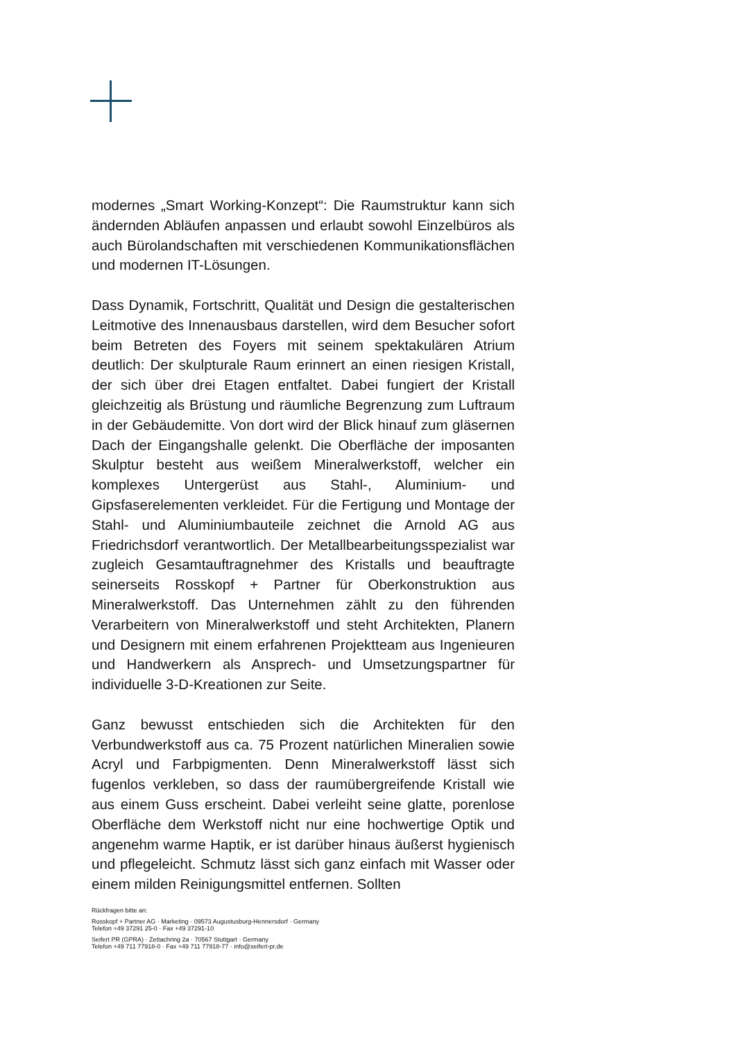modernes „Smart Working-Konzept“: Die Raumstruktur kann sich ändernden Abläufen anpassen und erlaubt sowohl Einzelbüros als auch Bürolandschaften mit verschiedenen Kommunikationsflächen und modernen IT-Lösungen.
Dass Dynamik, Fortschritt, Qualität und Design die gestalterischen Leitmotive des Innenausbaus darstellen, wird dem Besucher sofort beim Betreten des Foyers mit seinem spektakulären Atrium deutlich: Der skulpturale Raum erinnert an einen riesigen Kristall, der sich über drei Etagen entfaltet. Dabei fungiert der Kristall gleichzeitig als Brüstung und räumliche Begrenzung zum Luftraum in der Gebäudemitte. Von dort wird der Blick hinauf zum gläsernen Dach der Eingangshalle gelenkt. Die Oberfläche der imposanten Skulptur besteht aus weißem Mineralwerkstoff, welcher ein komplexes Untergerüst aus Stahl-, Aluminium- und Gipsfaserelementen verkleidet. Für die Fertigung und Montage der Stahl- und Aluminiumbauteile zeichnet die Arnold AG aus Friedrichsdorf verantwortlich. Der Metallbearbeitungsspezialist war zugleich Gesamtauftragnehmer des Kristalls und beauftragte seinerseits Rosskopf + Partner für Oberkonstruktion aus Mineralwerkstoff. Das Unternehmen zählt zu den führenden Verarbeitern von Mineralwerkstoff und steht Architekten, Planern und Designern mit einem erfahrenen Projektteam aus Ingenieuren und Handwerkern als Ansprech- und Umsetzungspartner für individuelle 3-D-Kreationen zur Seite.
Ganz bewusst entschieden sich die Architekten für den Verbundwerkstoff aus ca. 75 Prozent natürlichen Mineralien sowie Acryl und Farbpigmenten. Denn Mineralwerkstoff lässt sich fugenlos verkleben, so dass der raumübergreifende Kristall wie aus einem Guss erscheint. Dabei verleiht seine glatte, porenlose Oberfläche dem Werkstoff nicht nur eine hochwertige Optik und angenehm warme Haptik, er ist darüber hinaus äußerst hygienisch und pflegeleicht. Schmutz lässt sich ganz einfach mit Wasser oder einem milden Reinigungsmittel entfernen. Sollten
Rückfragen bitte an:
Rosskopf + Partner AG · Marketing · 09573 Augustusburg-Hennersdorf · Germany
Telefon +49 37291 25-0 · Fax +49 37291-10
Seifert PR (GPRA) · Zettachring 2a · 70567 Stuttgart · Germany
Telefon +49 711 77918-0 · Fax +49 711 77918-77 · info@seifert-pr.de